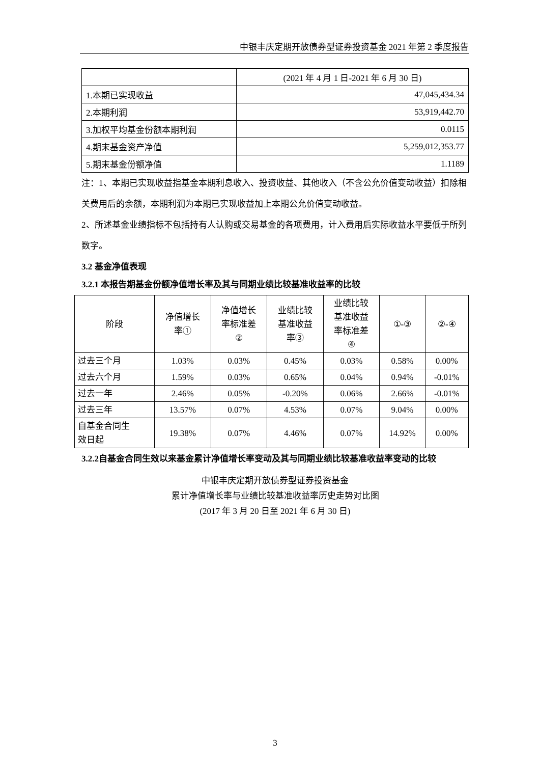中银丰庆定期开放债券型证券投资基金 2021 年第 2 季度报告
| | (2021 年 4 月 1 日-2021 年 6 月 30 日) |
| 1.本期已实现收益 | 47,045,434.34 |
| 2.本期利润 | 53,919,442.70 |
| 3.加权平均基金份额本期利润 | 0.0115 |
| 4.期末基金资产净值 | 5,259,012,353.77 |
| 5.期末基金份额净值 | 1.1189 |
注：1、本期已实现收益指基金本期利息收入、投资收益、其他收入（不含公允价值变动收益）扣除相关费用后的余额，本期利润为本期已实现收益加上本期公允价值变动收益。
2、所述基金业绩指标不包括持有人认购或交易基金的各项费用，计入费用后实际收益水平要低于所列数字。
3.2 基金净值表现
3.2.1 本报告期基金份额净值增长率及其与同期业绩比较基准收益率的比较
| 阶段 | 净值增长 率① | 净值增长 率标准差 ② | 业绩比较 基准收益 率③ | 业绩比较 基准收益 率标准差 ④ | ①-③ | ②-④ |
| --- | --- | --- | --- | --- | --- | --- |
| 过去三个月 | 1.03% | 0.03% | 0.45% | 0.03% | 0.58% | 0.00% |
| 过去六个月 | 1.59% | 0.03% | 0.65% | 0.04% | 0.94% | -0.01% |
| 过去一年 | 2.46% | 0.05% | -0.20% | 0.06% | 2.66% | -0.01% |
| 过去三年 | 13.57% | 0.07% | 4.53% | 0.07% | 9.04% | 0.00% |
| 自基金合同生 效日起 | 19.38% | 0.07% | 4.46% | 0.07% | 14.92% | 0.00% |
3.2.2自基金合同生效以来基金累计净值增长率变动及其与同期业绩比较基准收益率变动的比较
中银丰庆定期开放债券型证券投资基金
累计净值增长率与业绩比较基准收益率历史走势对比图
(2017 年 3 月 20 日至 2021 年 6 月 30 日)
3